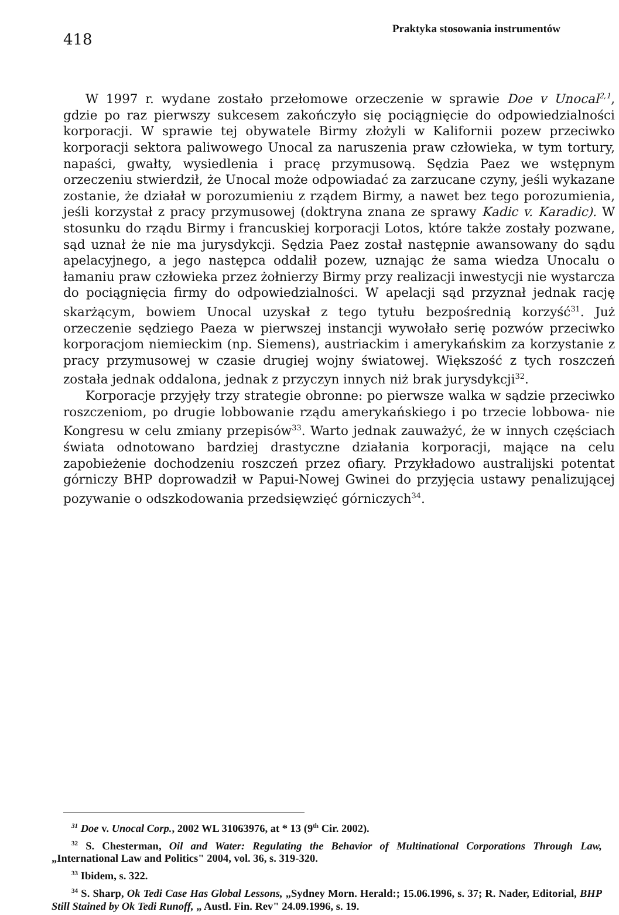418
Praktyka stosowania instrumentów
W 1997 r. wydane zostało przełomowe orzeczenie w sprawie Doe v Unocal<sup>2,1</sup>, gdzie po raz pierwszy sukcesem zakończyło się pociągnięcie do odpowiedzialności korporacji. W sprawie tej obywatele Birmy złożyli w Kalifornii pozew przeciwko korporacji sektora paliwowego Unocal za naruszenia praw człowieka, w tym tortury, napaści, gwałty, wysiedlenia i pracę przymusową. Sędzia Paez we wstępnym orzeczeniu stwierdził, że Unocal może odpowiadać za zarzucane czyny, jeśli wykazane zostanie, że działał w porozumieniu z rządem Birmy, a nawet bez tego porozumienia, jeśli korzystał z pracy przymusowej (doktryna znana ze sprawy Kadic v. Karadic). W stosunku do rządu Birmy i francuskiej korporacji Lotos, które także zostały pozwane, sąd uznał że nie ma jurysdykcji. Sędzia Paez został następnie awansowany do sądu apelacyjnego, a jego następca oddalił pozew, uznając że sama wiedza Unocalu o łamaniu praw człowieka przez żołnierzy Birmy przy realizacji inwestycji nie wystarcza do pociągnięcia firmy do odpowiedzialności. W apelacji sąd przyznał jednak rację skarżącym, bowiem Unocal uzyskał z tego tytułu bezpośrednią korzyść<sup>31</sup>. Już orzeczenie sędziego Paeza w pierwszej instancji wywołało serię pozwów przeciwko korporacjom niemieckim (np. Siemens), austriackim i amerykańskim za korzystanie z pracy przymusowej w czasie drugiej wojny światowej. Większość z tych roszczeń została jednak oddalona, jednak z przyczyn innych niż brak jurysdykcji<sup>32</sup>.
Korporacje przyjęły trzy strategie obronne: po pierwsze walka w sądzie przeciwko roszczeniom, po drugie lobbowanie rządu amerykańskiego i po trzecie lobbowa- nie Kongresu w celu zmiany przepisów<sup>33</sup>. Warto jednak zauważyć, że w innych częściach świata odnotowano bardziej drastyczne działania korporacji, mające na celu zapobieżenie dochodzeniu roszczeń przez ofiary. Przykładowo australijski potentat górniczy BHP doprowadził w Papui-Nowej Gwinei do przyjęcia ustawy penalizującej pozywanie o odszkodowania przedsięwzięć górniczych<sup>34</sup>.
<sup>31</sup> Doe v. Unocal Corp., 2002 WL 31063976, at * 13 (9<sup>th</sup> Cir. 2002).
<sup>32</sup> S. Chesterman, Oil and Water: Regulating the Behavior of Multinational Corporations Through Law, „International Law and Politics" 2004, vol. 36, s. 319-320.
<sup>33</sup> Ibidem, s. 322.
<sup>34</sup> S. Sharp, Ok Tedi Case Has Global Lessons, „Sydney Morn. Herald:; 15.06.1996, s. 37; R. Nader, Editorial, BHP Still Stained by Ok Tedi Runoff, „ Austl. Fin. Rev" 24.09.1996, s. 19.